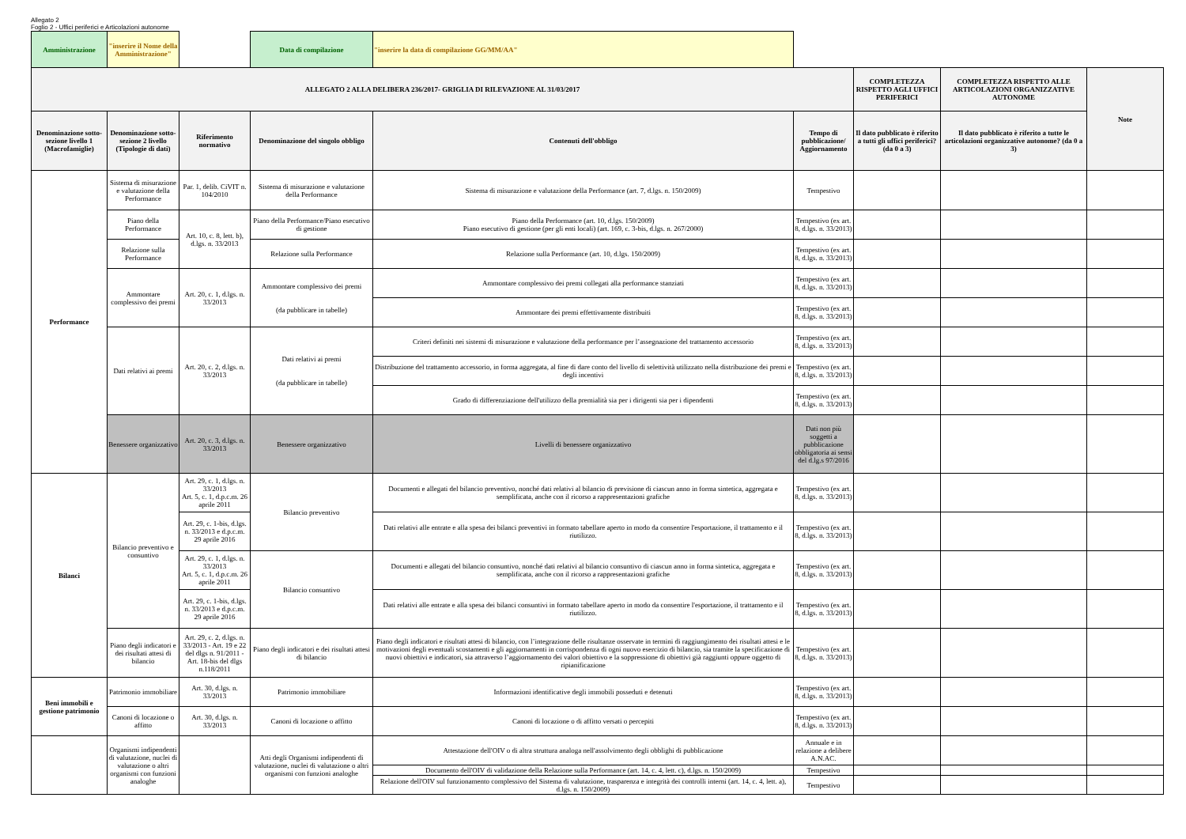Allegato 2
Foglio 2 - Uffici periferici e Articolazioni autonome
| Amministrazione | "inserire il Nome della Amministrazione" | | Data di compilazione | "inserire la data di compilazione GG/MM/AA" | | | | |
| ALLEGATO 2 ALLA DELIBERA 236/2017- GRIGLIA DI RILEVAZIONE AL 31/03/2017 | | | | | | COMPLETEZZA RISPETTO AGLI UFFICI PERIFERICI | COMPLETEZZA RISPETTO ALLE ARTICOLAZIONI ORGANIZZATIVE AUTONOME | Note |
| Denominazione sotto-sezione livello 1 (Macrofamiglie) | Denominazione sotto-sezione 2 livello (Tipologie di dati) | Riferimento normativo | Denominazione del singolo obbligo | Contenuti dell'obbligo | Tempo di pubblicazione/ Aggiornamento | Il dato pubblicato è riferito a tutti gli uffici periferici? (da 0 a 3) | Il dato pubblicato è riferito a tutte le articolazioni organizzative autonome? (da 0 a 3) | |
| Performance | Sistema di misurazione e valutazione della Performance | Par. 1, delib. CiVIT n. 104/2010 | Sistema di misurazione e valutazione della Performance | Sistema di misurazione e valutazione della Performance (art. 7, d.lgs. n. 150/2009) | Tempestivo | | | |
| | Piano della Performance | Art. 10, c. 8, lett. b), d.lgs. n. 33/2013 | Piano della Performance/Piano esecutivo di gestione | Piano della Performance (art. 10, d.lgs. 150/2009) Piano esecutivo di gestione (per gli enti locali) (art. 169, c. 3-bis, d.lgs. n. 267/2000) | Tempestivo (ex art. 8, d.lgs. n. 33/2013) | | | |
| | Relazione sulla Performance | | Relazione sulla Performance | Relazione sulla Performance (art. 10, d.lgs. 150/2009) | Tempestivo (ex art. 8, d.lgs. n. 33/2013) | | | |
| | Ammontare complessivo dei premi | Art. 20, c. 1, d.lgs. n. 33/2013 | Ammontare complessivo dei premi (da pubblicare in tabelle) | Ammontare complessivo dei premi collegati alla performance stanziati | Tempestivo (ex art. 8, d.lgs. n. 33/2013) | | | |
| | | | | Ammontare dei premi effettivamente distribuiti | Tempestivo (ex art. 8, d.lgs. n. 33/2013) | | | |
| | Dati relativi ai premi | Art. 20, c. 2, d.lgs. n. 33/2013 | Dati relativi ai premi (da pubblicare in tabelle) | Criteri definiti nei sistemi di misurazione e valutazione della performance per l’assegnazione del trattamento accessorio | Tempestivo (ex art. 8, d.lgs. n. 33/2013) | | | |
| | | | | Distribuzione del trattamento accessorio, in forma aggregata, al fine di dare conto del livello di selettività utilizzato nella distribuzione dei premi e degli incentivi | Tempestivo (ex art. 8, d.lgs. n. 33/2013) | | | |
| | | | | Grado di differenziazione dell'utilizzo della premialità sia per i dirigenti sia per i dipendenti | Tempestivo (ex art. 8, d.lgs. n. 33/2013) | | | |
| | Benessere organizzativo | Art. 20, c. 3, d.lgs. n. 33/2013 | Benessere organizzativo | Livelli di benessere organizzativo | Dati non più soggetti a pubblicazione obbligatoria ai sensi del d.lg.s 97/2016 | | | |
| Bilanci | Bilancio preventivo e consuntivo | Art. 29, c. 1, d.lgs. n. 33/2013 Art. 5, c. 1, d.p.c.m. 26 aprile 2011 | Bilancio preventivo | Documenti e allegati del bilancio preventivo, nonché dati relativi al bilancio di previsione di ciascun anno in forma sintetica, aggregata e semplificata, anche con il ricorso a rappresentazioni grafiche | Tempestivo (ex art. 8, d.lgs. n. 33/2013) | | | |
| | | Art. 29, c. 1-bis, d.lgs. n. 33/2013 e d.p.c.m. 29 aprile 2016 | | Dati relativi alle entrate e alla spesa dei bilanci preventivi in formato tabellare aperto in modo da consentire l'esportazione, il trattamento e il riutilizzo. | Tempestivo (ex art. 8, d.lgs. n. 33/2013) | | | |
| | | Art. 29, c. 1, d.lgs. n. 33/2013 Art. 5, c. 1, d.p.c.m. 26 aprile 2011 | Bilancio consuntivo | Documenti e allegati del bilancio consuntivo, nonché dati relativi al bilancio consuntivo di ciascun anno in forma sintetica, aggregata e semplificata, anche con il ricorso a rappresentazioni grafiche | Tempestivo (ex art. 8, d.lgs. n. 33/2013) | | | |
| | | Art. 29, c. 1-bis, d.lgs. n. 33/2013 e d.p.c.m. 29 aprile 2016 | | Dati relativi alle entrate e alla spesa dei bilanci consuntivi in formato tabellare aperto in modo da consentire l'esportazione, il trattamento e il riutilizzo. | Tempestivo (ex art. 8, d.lgs. n. 33/2013) | | | |
| | Piano degli indicatori e dei risultati attesi di bilancio | Art. 29, c. 2, d.lgs. n. 33/2013 - Art. 19 e 22 del dlgs n. 91/2011 - Art. 18-bis del dlgs n.118/2011 | Piano degli indicatori e dei risultati attesi di bilancio | Piano degli indicatori e risultati attesi di bilancio, con l’integrazione delle risultanze osservate in termini di raggiungimento dei risultati attesi e le motivazioni degli eventuali scostamenti e gli aggiornamenti in corrispondenza di ogni nuovo esercizio di bilancio, sia tramite la specificazione di nuovi obiettivi e indicatori, sia attraverso l’aggiornamento dei valori obiettivo e la soppressione di obiettivi già raggiunti oppure oggetto di ripianificazione | Tempestivo (ex art. 8, d.lgs. n. 33/2013) | | | |
| Beni immobili e gestione patrimonio | Patrimonio immobiliare | Art. 30, d.lgs. n. 33/2013 | Patrimonio immobiliare | Informazioni identificative degli immobili posseduti e detenuti | Tempestivo (ex art. 8, d.lgs. n. 33/2013) | | | |
| | Canoni di locazione o affitto | Art. 30, d.lgs. n. 33/2013 | Canoni di locazione o affitto | Canoni di locazione o di affitto versati o percepiti | Tempestivo (ex art. 8, d.lgs. n. 33/2013) | | | |
| | Organismi indipendenti di valutazione, nuclei di valutazione o altri organismi con funzioni analoghe | | Atti degli Organismi indipendenti di valutazione, nuclei di valutazione o altri organismi con funzioni analoghe | Attestazione dell'OIV o di altra struttura analoga nell'assolvimento degli obblighi di pubblicazione | Annuale e in relazione a delibere A.N.AC. | | | |
| | | | | Documento dell'OIV di validazione della Relazione sulla Performance (art. 14, c. 4, lett. c), d.lgs. n. 150/2009) | Tempestivo | | | |
| | | | | Relazione dell'OIV sul funzionamento complessivo del Sistema di valutazione, trasparenza e integrità dei controlli interni (art. 14, c. 4, lett. a), d.lgs. n. 150/2009) | Tempestivo | | | |